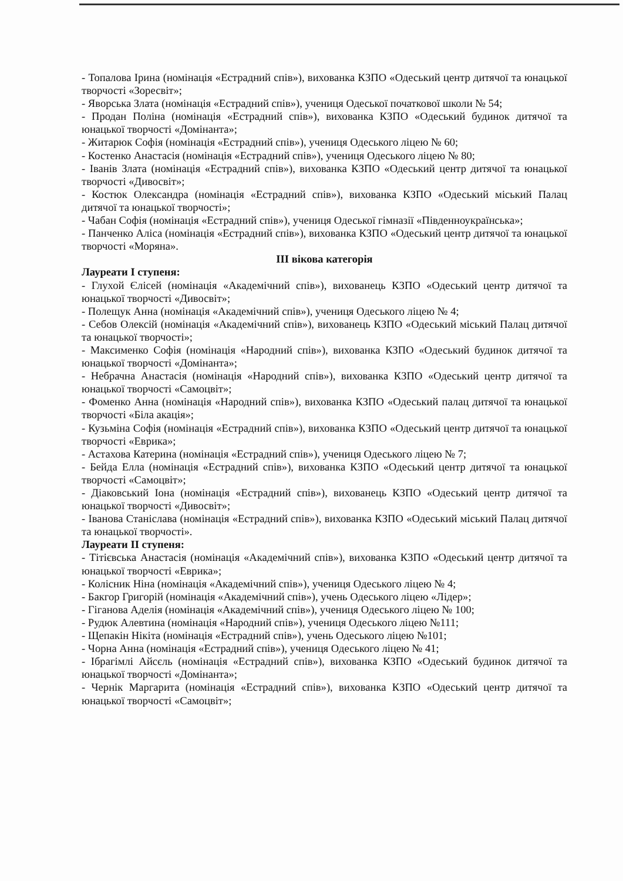- Топалова Ірина (номінація «Естрадний спів»), вихованка КЗПО «Одеський центр дитячої та юнацької творчості «Зоресвіт»;
- Яворська Злата (номінація «Естрадний спів»), учениця Одеської початкової школи № 54;
- Продан Поліна (номінація «Естрадний спів»), вихованка КЗПО «Одеський будинок дитячої та юнацької творчості «Домінанта»;
- Житарюк Софія (номінація «Естрадний спів»), учениця Одеського ліцею № 60;
- Костенко Анастасія (номінація «Естрадний спів»), учениця Одеського ліцею № 80;
- Іванів Злата (номінація «Естрадний спів»), вихованка КЗПО «Одеський центр дитячої та юнацької творчості «Дивосвіт»;
- Костюк Олександра (номінація «Естрадний спів»), вихованка КЗПО «Одеський міський Палац дитячої та юнацької творчості»;
- Чабан Софія (номінація «Естрадний спів»), учениця Одеської гімназії «Південноукраїнська»;
- Панченко Аліса (номінація «Естрадний спів»), вихованка КЗПО «Одеський центр дитячої та юнацької творчості «Моряна».
ІІІ вікова категорія
Лауреати І ступеня:
- Глухой Єлісей (номінація «Академічний спів»), вихованець КЗПО «Одеський центр дитячої та юнацької творчості «Дивосвіт»;
- Полещук Анна (номінація «Академічний спів»), учениця Одеського ліцею № 4;
- Себов Олексій (номінація «Академічний спів»), вихованець КЗПО «Одеський міський Палац дитячої та юнацької творчості»;
- Максименко Софія (номінація «Народний спів»), вихованка КЗПО «Одеський будинок дитячої та юнацької творчості «Домінанта»;
- Небрачна Анастасія (номінація «Народний спів»), вихованка КЗПО «Одеський центр дитячої та юнацької творчості «Самоцвіт»;
- Фоменко Анна (номінація «Народний спів»), вихованка КЗПО «Одеський палац дитячої та юнацької творчості «Біла акація»;
- Кузьміна Софія (номінація «Естрадний спів»), вихованка КЗПО «Одеський центр дитячої та юнацької творчості «Еврика»;
- Астахова Катерина (номінація «Естрадний спів»), учениця Одеського ліцею № 7;
- Бейда Елла (номінація «Естрадний спів»), вихованка КЗПО «Одеський центр дитячої та юнацької творчості «Самоцвіт»;
- Діаковський Іона (номінація «Естрадний спів»), вихованець КЗПО «Одеський центр дитячої та юнацької творчості «Дивосвіт»;
- Іванова Станіслава (номінація «Естрадний спів»), вихованка КЗПО «Одеський міський Палац дитячої та юнацької творчості».
Лауреати ІІ ступеня:
- Тітієвська Анастасія (номінація «Академічний спів»), вихованка КЗПО «Одеський центр дитячої та юнацької творчості «Еврика»;
- Колісник Ніна (номінація «Академічний спів»), учениця Одеського ліцею № 4;
- Бакгор Григорій (номінація «Академічний спів»), учень Одеського ліцею «Лідер»;
- Гіганова Аделія (номінація «Академічний спів»), учениця Одеського ліцею № 100;
- Рудюк Алевтина (номінація «Народний спів»), учениця Одеського ліцею №111;
- Щепакін Нікіта (номінація «Естрадний спів»), учень Одеського ліцею №101;
- Чорна Анна (номінація «Естрадний спів»), учениця Одеського ліцею № 41;
- Ібрагімлі Айсєль (номінація «Естрадний спів»), вихованка КЗПО «Одеський будинок дитячої та юнацької творчості «Домінанта»;
- Чернік Маргарита (номінація «Естрадний спів»), вихованка КЗПО «Одеський центр дитячої та юнацької творчості «Самоцвіт»;